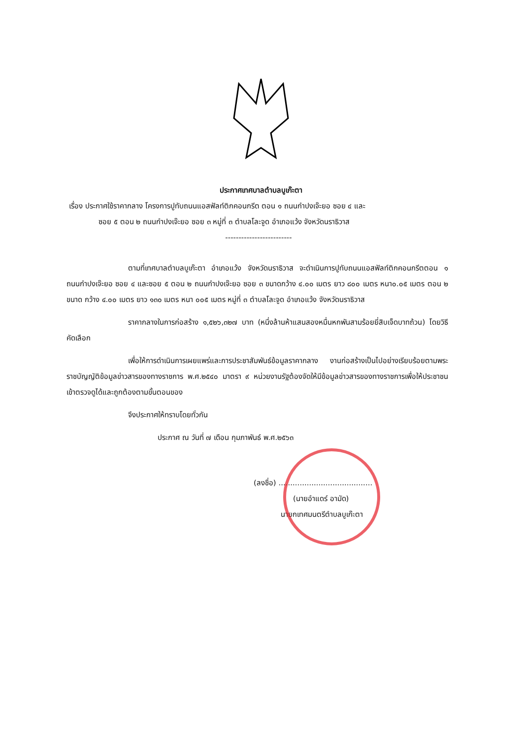ประกาศเทศบาลตำบลบูเก๊ะตา
เรื่อง ประกาศใช้ราคากลาง โครงการปูทับถนนแอสฟัลท์ติกคอนกรีต ตอน ๑ ถนนกำปงเจ๊ะยอ ซอย ๔ และ
ซอย ๕ ตอน ๒ ถนนกำปงเจ๊ะยอ ซอย ๓ หมู่ที่ ๓ ตำบลโละจูด อำเภอแว้ง จังหวัดนราธิวาส
-------------------------
ตามที่เทศบาลตำบลบูเก๊ะตา อำเภอแว้ง จังหวัดนราธิวาส จะดำเนินการปูทับถนนแอสฟัลท์ติกคอนกรีตตอน ๑ ถนนกำปงเจ๊ะยอ ซอย ๔ และซอย ๕ ตอน ๒ ถนนกำปงเจ๊ะยอ ซอย ๓ ขนาดกว้าง ๔.๐๐ เมตร ยาว ๘๐๐ เมตร หนา๐.๐๕ เมตร ตอน ๒ ขนาด กว้าง ๔.๐๐ เมตร ยาว ๑๓๐ เมตร หนา ๐๐๕ เมตร หมู่ที่ ๓ ตำบลโละจูด อำเภอแว้ง จังหวัดนราธิวาส
ราคากลางในการก่อสร้าง ๑,๕๒๖,๓๒๗ บาท (หนึ่งล้านห้าแสนสองหมื่นหกพันสามร้อยยี่สิบเจ็ดบาทถ้วน) โดยวิธีคัดเลือก
เพื่อให้การดำเนินการเผยแพร่และการประชาสัมพันธ์ข้อมูลราคากลาง งานก่อสร้างเป็นไปอย่างเรียบร้อยตามพระราชบัญญัติข้อมูลข่าวสารของทางราชการ พ.ศ.๒๕๔๐ มาตรา ๙ หน่วยงานรัฐต้องจัดให้มีข้อมูลข่าวสารของทางราชการเพื่อให้ประชาชนเข้าตรวจดูได้และถูกต้องตามขั้นตอนของ
จึงประกาศให้ทราบโดยทั่วกัน
ประกาศ ณ วันที่ ๗ เดือน กุมภาพันธ์ พ.ศ.๒๕๖๓
(ลงชื่อ) ........................................
(นายอำแดร์ อามัด)
นายกเทศมนตรีตำบลบูเก๊ะตา